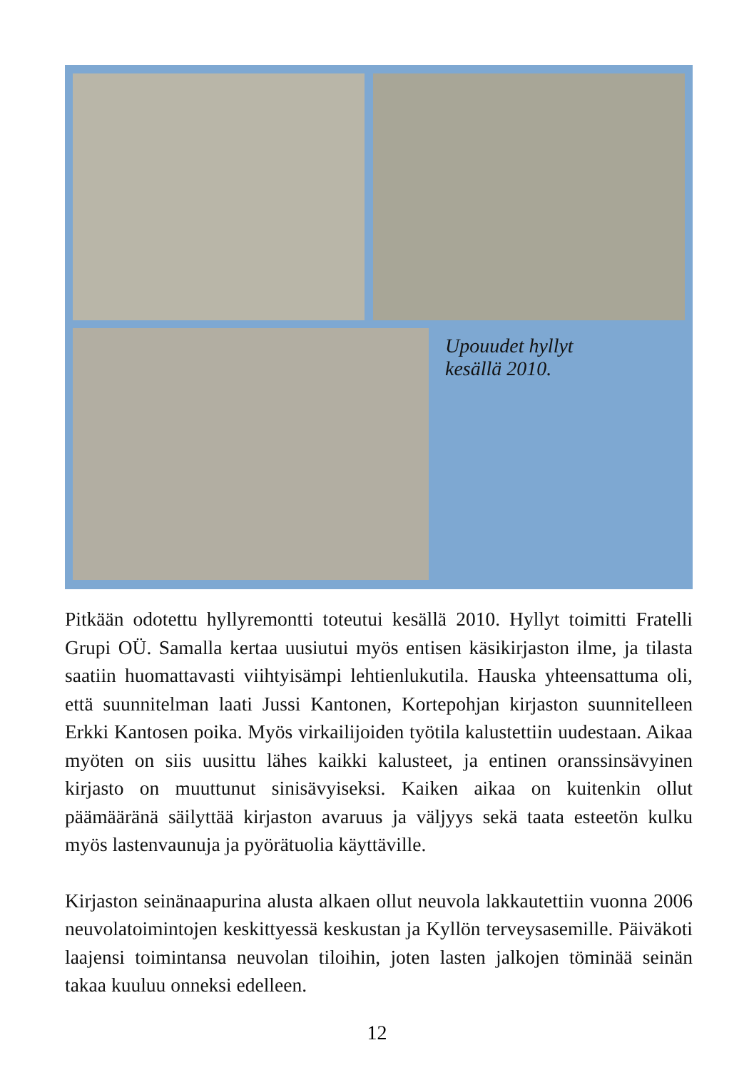Upouudet hyllyt
kesällä 2010.
Pitkään odotettu hyllyremontti toteutui kesällä 2010. Hyllyt toimitti Fratelli Grupi OÜ. Samalla kertaa uusiutui myös entisen käsikirjaston ilme, ja tilasta saatiin huomattavasti viihtyisämpi lehtienlukutila. Hauska yhteensattuma oli, että suunnitelman laati Jussi Kantonen, Kortepohjan kirjaston suunnitelleen Erkki Kantosen poika. Myös virkailijoiden työtila kalustettiin uudestaan. Aikaa myöten on siis uusittu lähes kaikki kalusteet, ja entinen oranssinsävyinen kirjasto on muuttunut sinisävyiseksi. Kaiken aikaa on kuitenkin ollut päämääränä säilyttää kirjaston avaruus ja väljyys sekä taata esteetön kulku myös lastenvaunuja ja pyörätuolia käyttäville.
Kirjaston seinänaapurina alusta alkaen ollut neuvola lakkautettiin vuonna 2006 neuvolatoimintojen keskittyessä keskustan ja Kyllön terveysasemille. Päiväkoti laajensi toimintansa neuvolan tiloihin, joten lasten jalkojen töminää seinän takaa kuuluu onneksi edelleen.
12